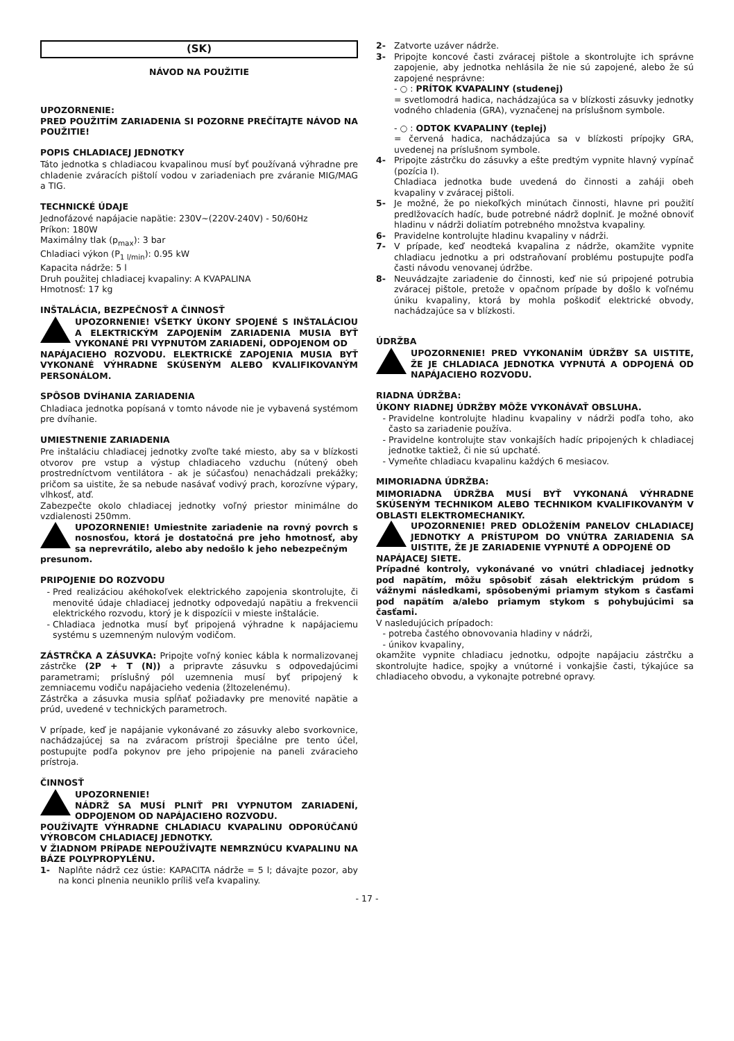(SK)
NÁVOD NA POUŽITIE
UPOZORNENIE:
PRED POUŽITÍM ZARIADENIA SI POZORNE PREČÍTAJTE NÁVOD NA POUŽITIE!
POPIS CHLADIACEJ JEDNOTKY
Táto jednotka s chladiacou kvapalinou musí byť používaná výhradne pre chladenie zváracích pištolí vodou v zariadeniach pre zváranie MIG/MAG a TIG.
TECHNICKÉ ÚDAJE
Jednofázové napájacie napätie: 230V~(220V-240V) - 50/60Hz
Príkon: 180W
Maximálny tlak (p<sub>max</sub>): 3 bar
Chladiaci výkon (P<sub>1 l/min</sub>): 0.95 kW
Kapacita nádrže: 5 l
Druh použitej chladiacej kvapaliny: A KVAPALINA
Hmotnosť: 17 kg
INŠTALÁCIA, BEZPEČNOSŤ A ČINNOSŤ
UPOZORNENIE! VŠETKY ÚKONY SPOJENÉ S INŠTALÁCIOU A ELEKTRICKÝM ZAPOJENÍM ZARIADENIA MUSIA BYŤ VYKONANÉ PRI VYPNUTOM ZARIADENÍ, ODPOJENOM OD
NAPÁJACIEHO ROZVODU. ELEKTRICKÉ ZAPOJENIA MUSIA BYŤ VYKONANÉ VÝHRADNE SKÚSENÝM ALEBO KVALIFIKOVANÝM PERSONÁLOM.
SPÔSOB DVÍHANIA ZARIADENIA
Chladiaca jednotka popísaná v tomto návode nie je vybavená systémom pre dvíhanie.
UMIESTNENIE ZARIADENIA
Pre inštaláciu chladiacej jednotky zvoľte také miesto, aby sa v blízkosti otvorov pre vstup a výstup chladiaceho vzduchu (nútený obeh prostredníctvom ventilátora - ak je súčasťou) nenachádzali prekážky; pričom sa uistite, že sa nebude nasávať vodivý prach, korozívne výpary, vlhkosť, atď.
Zabezpečte okolo chladiacej jednotky voľný priestor minimálne do vzdialenosti 250mm.
UPOZORNENIE! Umiestnite zariadenie na rovný povrch s nosnosťou, ktorá je dostatočná pre jeho hmotnosť, aby sa neprevrátilo, alebo aby nedošlo k jeho nebezpečným
presunom.
PRIPOJENIE DO ROZVODU
Pred realizáciou akéhokoľvek elektrického zapojenia skontrolujte, či menovité údaje chladiacej jednotky odpovedajú napätiu a frekvencii elektrického rozvodu, ktorý je k dispozícii v mieste inštalácie.
Chladiaca jednotka musí byť pripojená výhradne k napájaciemu systému s uzemneným nulovým vodičom.
ZÁSTRČKA A ZÁSUVKA: Pripojte voľný koniec kábla k normalizovanej zástrčke (2P + T (N)) a pripravte zásuvku s odpovedajúcimi parametrami; príslušný pól uzemnenia musí byť pripojený k zemniacemu vodiču napájacieho vedenia (žltozelenému).
Zástrčka a zásuvka musia spĺňať požiadavky pre menovité napätie a prúd, uvedené v technických parametroch.
V prípade, keď je napájanie vykonávané zo zásuvky alebo svorkovnice, nachádzajúcej sa na zváracom prístroji špeciálne pre tento účel, postupujte podľa pokynov pre jeho pripojenie na paneli zváracieho prístroja.
ČINNOSŤ
UPOZORNENIE!
NÁDRŽ SA MUSÍ PLNIŤ PRI VYPNUTOM ZARIADENÍ, ODPOJENOM OD NAPÁJACIEHO ROZVODU.
POUŽÍVAJTE VÝHRADNE CHLADIACU KVAPALINU ODPORÚČANÚ VÝROBCOM CHLADIACEJ JEDNOTKY.
V ŽIADNOM PRÍPADE NEPOUŽÍVAJTE NEMRZNÚCU KVAPALINU NA BÁZE POLYPROPYLÉNU.
1- Naplňte nádrž cez ústie: KAPACITA nádrže = 5 l; dávajte pozor, aby na konci plnenia neuniklo príliš veľa kvapaliny.
2- Zatvorte uzáver nádrže.
3- Pripojte koncové časti zváracej pištole a skontrolujte ich správne zapojenie, aby jednotka nehlásila že nie sú zapojené, alebo že sú zapojené nesprávne:
- ○ : PRÍTOK KVAPALINY (studenej)
= svetlomodrá hadica, nachádzajúca sa v blízkosti zásuvky jednotky vodného chladenia (GRA), vyznačenej na príslušnom symbole.
- ○ : ODTOK KVAPALINY (teplej)
= červená hadica, nachádzajúca sa v blízkosti prípojky GRA, uvedenej na príslušnom symbole.
4- Pripojte zástrčku do zásuvky a ešte predtým vypnite hlavný vypínač (pozícia I).
Chladiaca jednotka bude uvedená do činnosti a zaháji obeh kvapaliny v zváracej pištoli.
5- Je možné, že po niekoľkých minútach činnosti, hlavne pri použití predlžovacích hadíc, bude potrebné nádrž doplniť. Je možné obnoviť hladinu v nádrži doliatím potrebného množstva kvapaliny.
6- Pravidelne kontrolujte hladinu kvapaliny v nádrži.
7- V prípade, keď neodteká kvapalina z nádrže, okamžite vypnite chladiacu jednotku a pri odstraňovaní problému postupujte podľa časti návodu venovanej údržbe.
8- Neuvádzajte zariadenie do činnosti, keď nie sú pripojené potrubia zváracej pištole, pretože v opačnom prípade by došlo k voľnému úniku kvapaliny, ktorá by mohla poškodiť elektrické obvody, nachádzajúce sa v blízkosti.
ÚDRŽBA
UPOZORNENIE! PRED VYKONANÍM ÚDRŽBY SA UISTITE, ŽE JE CHLADIACA JEDNOTKA VYPNUTÁ A ODPOJENÁ OD NAPÁJACIEHO ROZVODU.
RIADNA ÚDRŽBA:
ÚKONY RIADNEJ ÚDRŽBY MÔŽE VYKONÁVAŤ OBSLUHA.
Pravidelne kontrolujte hladinu kvapaliny v nádrži podľa toho, ako často sa zariadenie používa.
Pravidelne kontrolujte stav vonkajších hadíc pripojených k chladiacej jednotke taktiež, či nie sú upchaté.
Vymeňte chladiacu kvapalinu každých 6 mesiacov.
MIMORIADNA ÚDRŽBA:
MIMORIADNA ÚDRŽBA MUSÍ BYŤ VYKONANÁ VÝHRADNE SKÚSENÝM TECHNIKOM ALEBO TECHNIKOM KVALIFIKOVANÝM V OBLASTI ELEKTROMECHANIKY.
UPOZORNENIE! PRED ODLOŽENÍM PANELOV CHLADIACEJ JEDNOTKY A PRÍSTUPOM DO VNÚTRA ZARIADENIA SA UISTITE, ŽE JE ZARIADENIE VYPNUTÉ A ODPOJENÉ OD
NAPÁJACEJ SIETE.
Prípadné kontroly, vykonávané vo vnútri chladiacej jednotky pod napätím, môžu spôsobiť zásah elektrickým prúdom s vážnymi následkami, spôsobenými priamym stykom s časťami pod napätím a/alebo priamym stykom s pohybujúcimi sa časťami.
V nasledujúcich prípadoch:
potreba častého obnovovania hladiny v nádrži,
únikov kvapaliny,
okamžite vypnite chladiacu jednotku, odpojte napájaciu zástrčku a skontrolujte hadice, spojky a vnútorné i vonkajšie časti, týkajúce sa chladiaceho obvodu, a vykonajte potrebné opravy.
- 17 -